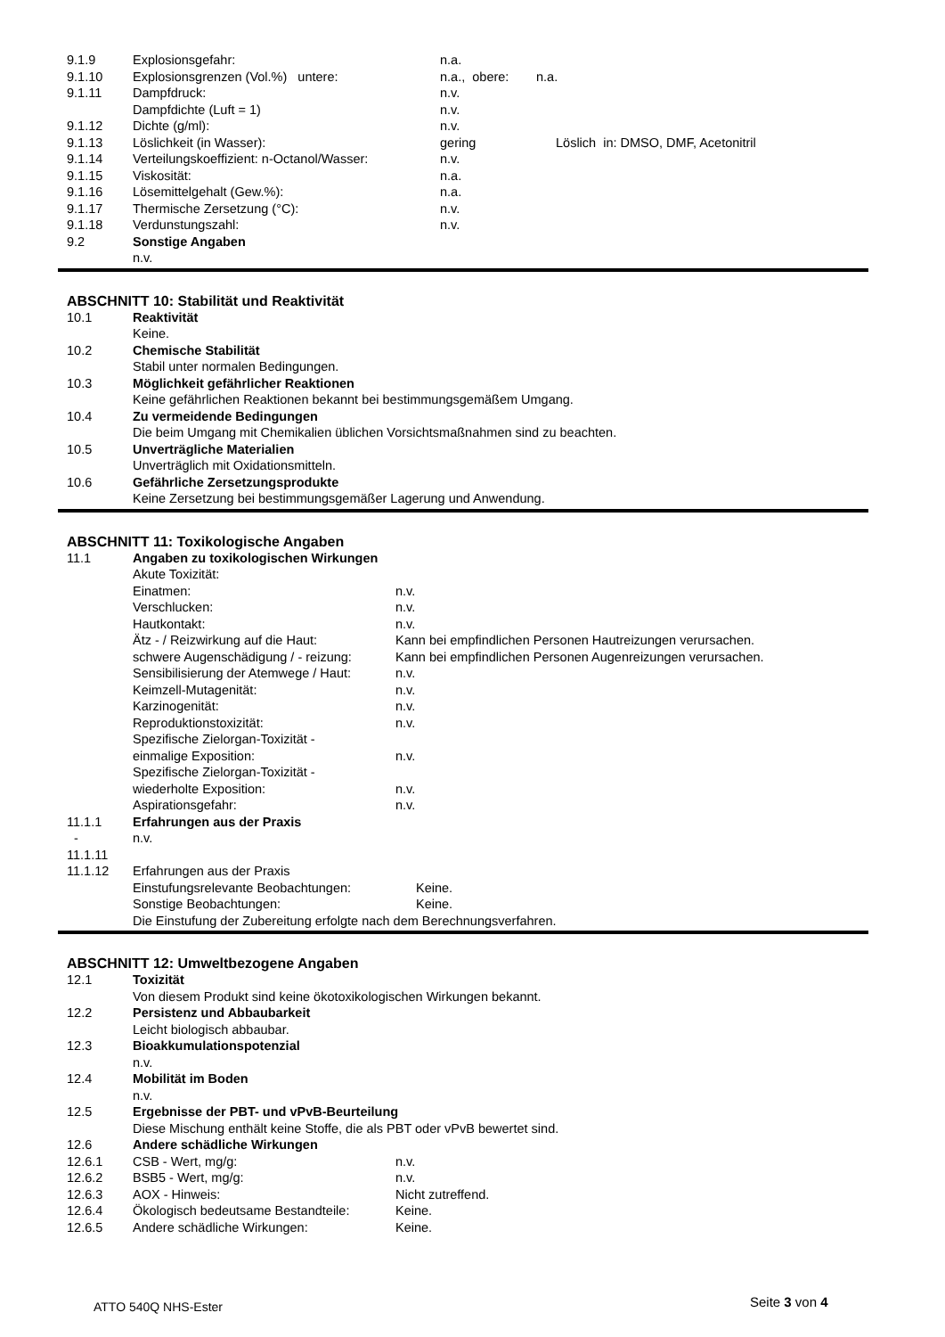9.1.9 Explosionsgefahr: n.a.
9.1.10 Explosionsgrenzen (Vol.%) untere: n.a., obere: n.a.
9.1.11 Dampfdruck: n.v.
Dampfdichte (Luft = 1) n.v.
9.1.12 Dichte (g/ml): n.v.
9.1.13 Löslichkeit (in Wasser): gering Löslich in: DMSO, DMF, Acetonitril
9.1.14 Verteilungskoeffizient: n-Octanol/Wasser: n.v.
9.1.15 Viskosität: n.a.
9.1.16 Lösemittelgehalt (Gew.%): n.a.
9.1.17 Thermische Zersetzung (°C): n.v.
9.1.18 Verdunstungszahl: n.v.
9.2 Sonstige Angaben
n.v.
ABSCHNITT 10: Stabilität und Reaktivität
10.1 Reaktivität
Keine.
10.2 Chemische Stabilität
Stabil unter normalen Bedingungen.
10.3 Möglichkeit gefährlicher Reaktionen
Keine gefährlichen Reaktionen bekannt bei bestimmungsgemäßem Umgang.
10.4 Zu vermeidende Bedingungen
Die beim Umgang mit Chemikalien üblichen Vorsichtsmaßnahmen sind zu beachten.
10.5 Unverträgliche Materialien
Unverträglich mit Oxidationsmitteln.
10.6 Gefährliche Zersetzungsprodukte
Keine Zersetzung bei bestimmungsgemäßer Lagerung und Anwendung.
ABSCHNITT 11: Toxikologische Angaben
11.1 Angaben zu toxikologischen Wirkungen
Akute Toxizität:
Einatmen: n.v.
Verschlucken: n.v.
Hautkontakt: n.v.
Ätz - / Reizwirkung auf die Haut: Kann bei empfindlichen Personen Hautreizungen verursachen.
schwere Augenschädigung / - reizung: Kann bei empfindlichen Personen Augenreizungen verursachen.
Sensibilisierung der Atemwege / Haut: n.v.
Keimzell-Mutagenität: n.v.
Karzinogenität: n.v.
Reproduktionstoxizität: n.v.
Spezifische Zielorgan-Toxizität -
einmalige Exposition: n.v.
Spezifische Zielorgan-Toxizität -
wiederholte Exposition: n.v.
Aspirationsgefahr: n.v.
11.1.1 Erfahrungen aus der Praxis
- n.v.
11.1.11
11.1.12 Erfahrungen aus der Praxis
Einstufungsrelevante Beobachtungen: Keine.
Sonstige Beobachtungen: Keine.
Die Einstufung der Zubereitung erfolgte nach dem Berechnungsverfahren.
ABSCHNITT 12: Umweltbezogene Angaben
12.1 Toxizität
Von diesem Produkt sind keine ökotoxikologischen Wirkungen bekannt.
12.2 Persistenz und Abbaubarkeit
Leicht biologisch abbaubar.
12.3 Bioakkumulationspotenzial
n.v.
12.4 Mobilität im Boden
n.v.
12.5 Ergebnisse der PBT- und vPvB-Beurteilung
Diese Mischung enthält keine Stoffe, die als PBT oder vPvB bewertet sind.
12.6 Andere schädliche Wirkungen
12.6.1 CSB - Wert, mg/g: n.v.
12.6.2 BSB5 - Wert, mg/g: n.v.
12.6.3 AOX - Hinweis: Nicht zutreffend.
12.6.4 Ökologisch bedeutsame Bestandteile: Keine.
12.6.5 Andere schädliche Wirkungen: Keine.
ATTO 540Q NHS-Ester Seite 3 von 4